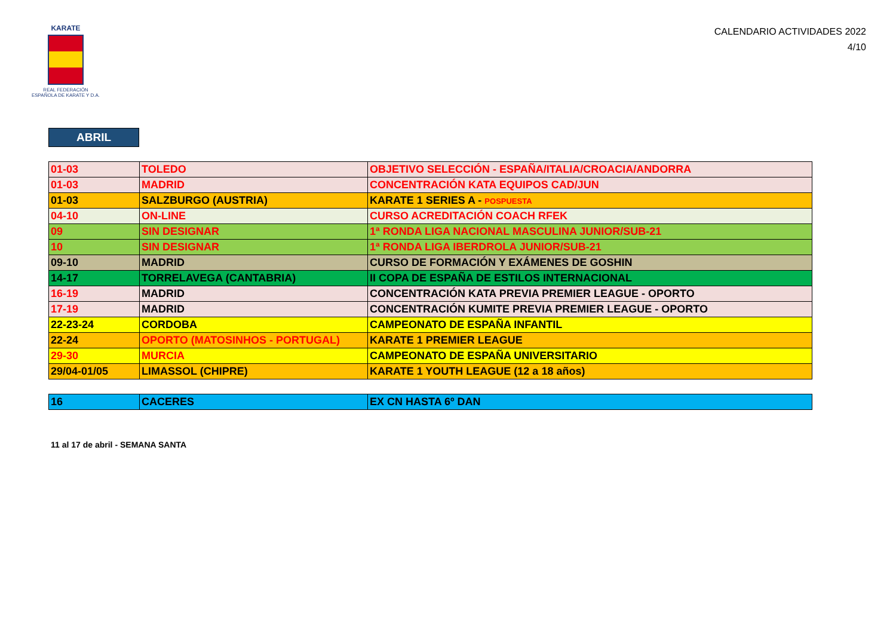KARATE
REAL FEDERACIÓN
ESPAÑOLA DE KARATE Y D.A.
CALENDARIO ACTIVIDADES 2022
4/10
ABRIL
| 01-03 | TOLEDO | OBJETIVO SELECCIÓN - ESPAÑA/ITALIA/CROACIA/ANDORRA |
| 01-03 | MADRID | CONCENTRACIÓN KATA EQUIPOS CAD/JUN |
| 01-03 | SALZBURGO (AUSTRIA) | KARATE 1 SERIES A - POSPUESTA |
| 04-10 | ON-LINE | CURSO ACREDITACIÓN COACH RFEK |
| 09 | SIN DESIGNAR | 1ª RONDA LIGA NACIONAL MASCULINA JUNIOR/SUB-21 |
| 10 | SIN DESIGNAR | 1ª RONDA LIGA IBERDROLA JUNIOR/SUB-21 |
| 09-10 | MADRID | CURSO DE FORMACIÓN Y EXÁMENES DE GOSHIN |
| 14-17 | TORRELAVEGA (CANTABRIA) | II COPA DE ESPAÑA DE ESTILOS INTERNACIONAL |
| 16-19 | MADRID | CONCENTRACIÓN KATA PREVIA PREMIER LEAGUE - OPORTO |
| 17-19 | MADRID | CONCENTRACIÓN KUMITE PREVIA PREMIER LEAGUE - OPORTO |
| 22-23-24 | CORDOBA | CAMPEONATO DE ESPAÑA INFANTIL |
| 22-24 | OPORTO (MATOSINHOS - PORTUGAL) | KARATE 1 PREMIER LEAGUE |
| 29-30 | MURCIA | CAMPEONATO DE ESPAÑA UNIVERSITARIO |
| 29/04-01/05 | LIMASSOL (CHIPRE) | KARATE 1 YOUTH LEAGUE (12 a 18 años) |
| 16 | CACERES | EX CN HASTA 6º DAN |
11 al 17 de abril - SEMANA SANTA